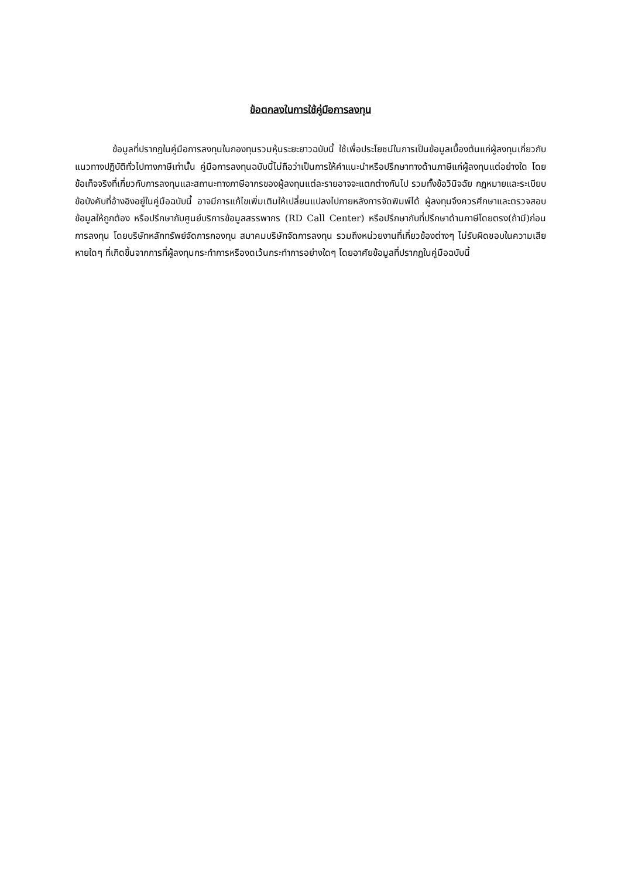ข้อตกลงในการใช้คู่มือการลงทุน
ข้อมูลที่ปรากฏในคู่มือการลงทุนในกองทุนรวมหุ้นระยะยาวฉบับนี้ ใช้เพื่อประโยชน์ในการเป็นข้อมูลเบื้องต้นแก่ผู้ลงทุนเกี่ยวกับแนวทางปฏิบัติทั่วไปทางภาษีเท่านั้น คู่มือการลงทุนฉบับนี้ไม่ถือว่าเป็นการให้คำแนะนำหรือปรึกษาทางด้านภาษีแก่ผู้ลงทุนแต่อย่างใด โดยข้อเท็จจริงที่เกี่ยวกับการลงทุนและสถานะทางภาษีอากรของผู้ลงทุนแต่ละรายอาจจะแตกต่างกันไป รวมทั้งข้อวินิจฉัย กฎหมายและระเบียบข้อบังคับที่อ้างอิงอยู่ในคู่มือฉบับนี้ อาจมีการแก้ไขเพิ่มเติมให้เปลี่ยนแปลงไปภายหลังการจัดพิมพ์ได้ ผู้ลงทุนจึงควรศึกษาและตรวจสอบข้อมูลให้ถูกต้อง หรือปรึกษากับศูนย์บริการข้อมูลสรรพากร (RD Call Center) หรือปรึกษากับที่ปรึกษาด้านภาษีโดยตรง(ถ้ามี)ก่อนการลงทุน โดยบริษัทหลักทรัพย์จัดการกองทุน สมาคมบริษัทจัดการลงทุน รวมถึงหน่วยงานที่เกี่ยวข้องต่างๆ ไม่รับผิดชอบในความเสียหายใดๆ ที่เกิดขึ้นจากการที่ผู้ลงทุนกระทำการหรืองดเว้นกระทำการอย่างใดๆ โดยอาศัยข้อมูลที่ปรากฏในคู่มือฉบับนี้